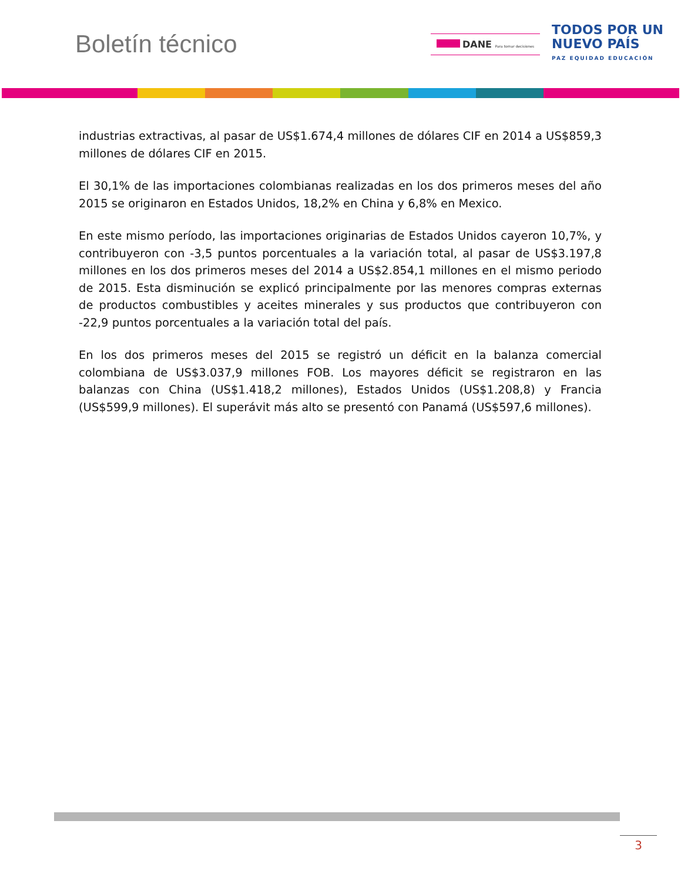Boletín técnico
DANE Para tomar decisiones
TODOS POR UN
NUEVO PAÍS
PAZ EQUIDAD EDUCACIÓN
industrias extractivas, al pasar de US$1.674,4 millones de dólares CIF en 2014 a US$859,3 millones de dólares CIF en 2015.
El 30,1% de las importaciones colombianas realizadas en los dos primeros meses del año 2015 se originaron en Estados Unidos, 18,2% en China y 6,8% en Mexico.
En este mismo período, las importaciones originarias de Estados Unidos cayeron 10,7%, y contribuyeron con -3,5 puntos porcentuales a la variación total, al pasar de US$3.197,8 millones en los dos primeros meses del 2014 a US$2.854,1 millones en el mismo periodo de 2015. Esta disminución se explicó principalmente por las menores compras externas de productos combustibles y aceites minerales y sus productos que contribuyeron con -22,9 puntos porcentuales a la variación total del país.
En los dos primeros meses del 2015 se registró un déficit en la balanza comercial colombiana de US$3.037,9 millones FOB. Los mayores déficit se registraron en las balanzas con China (US$1.418,2 millones), Estados Unidos (US$1.208,8) y Francia (US$599,9 millones). El superávit más alto se presentó con Panamá (US$597,6 millones).
3